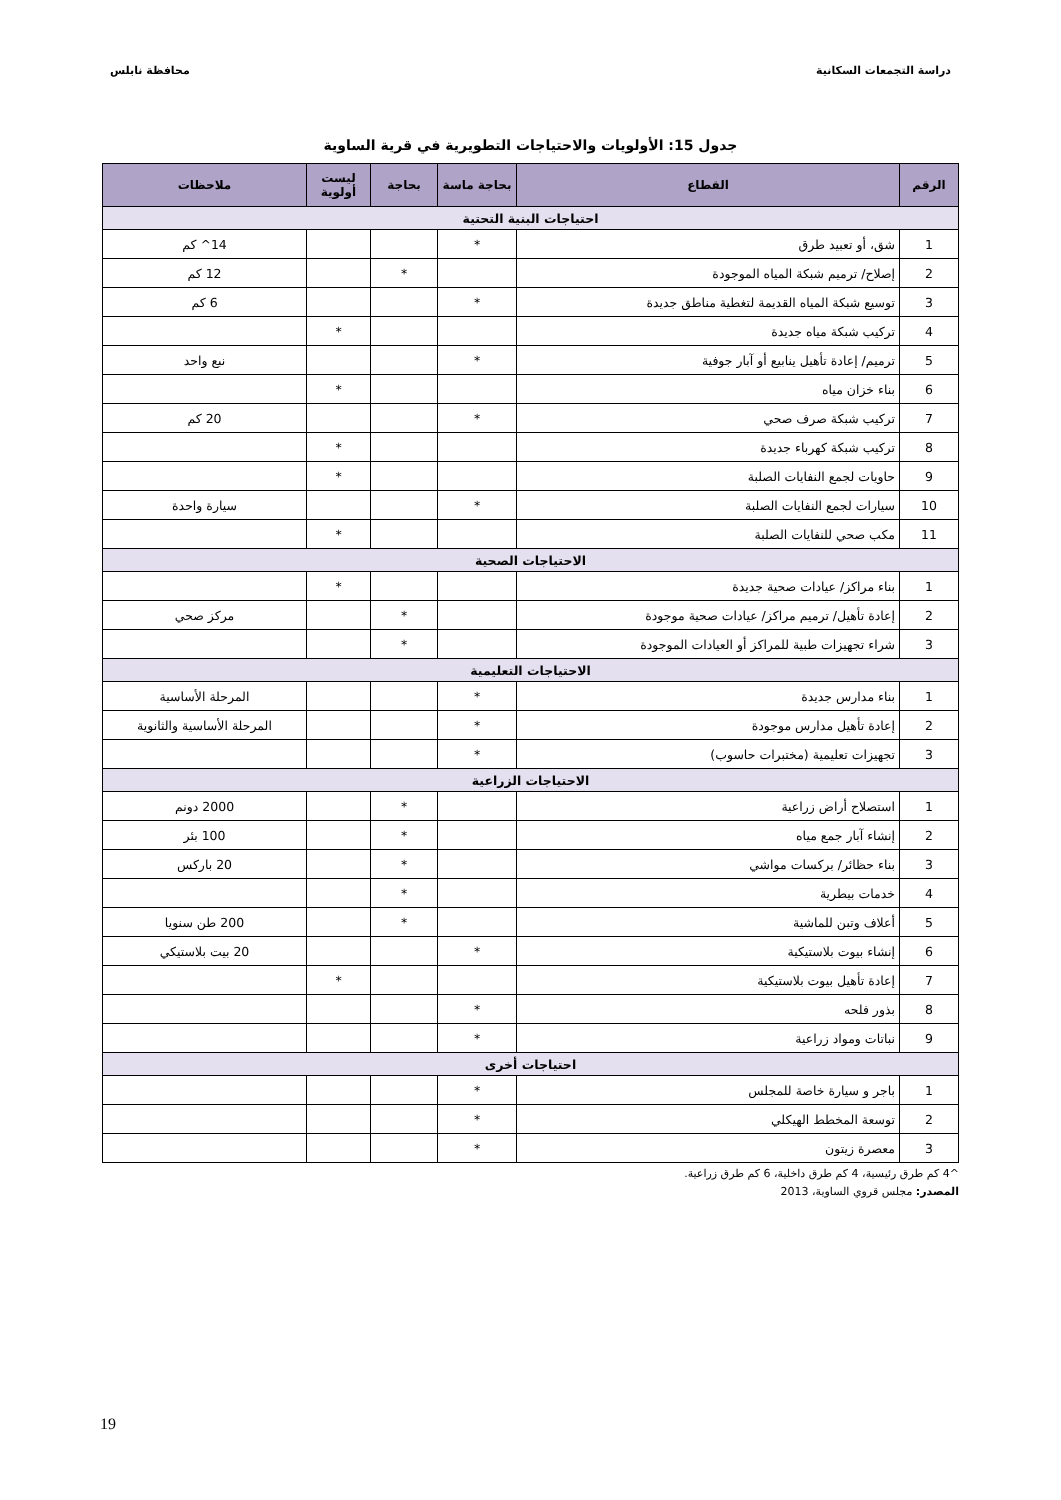دراسة التجمعات السكانية محافظة نابلس
جدول 15: الأولويات والاحتياجات التطويرية في قرية الساوية
| الرقم | القطاع | بحاجة ماسة | بحاجة | ليست أولوية | ملاحظات |
| --- | --- | --- | --- | --- | --- |
| احتياجات البنية التحتية | | | | | |
| 1 | شق، أو تعبيد طرق | * | | | 14^ كم |
| 2 | إصلاح/ ترميم شبكة المياه الموجودة | | * | | 12 كم |
| 3 | توسيع شبكة المياه القديمة لتغطية مناطق جديدة | * | | | 6 كم |
| 4 | تركيب شبكة مياه جديدة | | | * | |
| 5 | ترميم/ إعادة تأهيل ينابيع أو آبار جوفية | * | | | نبع واحد |
| 6 | بناء خزان مياه | | | * | |
| 7 | تركيب شبكة صرف صحي | * | | | 20 كم |
| 8 | تركيب شبكة كهرباء جديدة | | | * | |
| 9 | حاويات لجمع النفايات الصلبة | | | * | |
| 10 | سيارات لجمع النفايات الصلبة | * | | | سيارة واحدة |
| 11 | مكب صحي للنفايات الصلبة | | | * | |
| الاحتياجات الصحية | | | | | |
| 1 | بناء مراكز/ عيادات صحية جديدة | | | * | |
| 2 | إعادة تأهيل/ ترميم مراكز/ عيادات صحية موجودة | | * | | مركز صحي |
| 3 | شراء تجهيزات طبية للمراكز أو العيادات الموجودة | | * | | |
| الاحتياجات التعليمية | | | | | |
| 1 | بناء مدارس جديدة | * | | | المرحلة الأساسية |
| 2 | إعادة تأهيل مدارس موجودة | * | | | المرحلة الأساسية والثانوية |
| 3 | تجهيزات تعليمية (مختبرات حاسوب) | * | | | |
| الاحتياجات الزراعية | | | | | |
| 1 | استصلاح أراض زراعية | | * | | 2000 دونم |
| 2 | إنشاء آبار جمع مياه | | * | | 100 بئر |
| 3 | بناء حظائر/ بركسات مواشي | | * | | 20 باركس |
| 4 | خدمات بيطرية | | * | | |
| 5 | أعلاف وتبن للماشية | | * | | 200 طن سنويا |
| 6 | إنشاء بيوت بلاستيكية | * | | | 20 بيت بلاستيكي |
| 7 | إعادة تأهيل بيوت بلاستيكية | | | * | |
| 8 | بذور فلحه | * | | | |
| 9 | نباتات ومواد زراعية | * | | | |
| احتياجات أخرى | | | | | |
| 1 | باجر و سيارة خاصة للمجلس | * | | | |
| 2 | توسعة المخطط الهيكلي | * | | | |
| 3 | معصرة زيتون | * | | | |
^4 كم طرق رئيسية، 4 كم طرق داخلية، 6 كم طرق زراعية.
المصدر: مجلس قروي الساوية، 2013
19